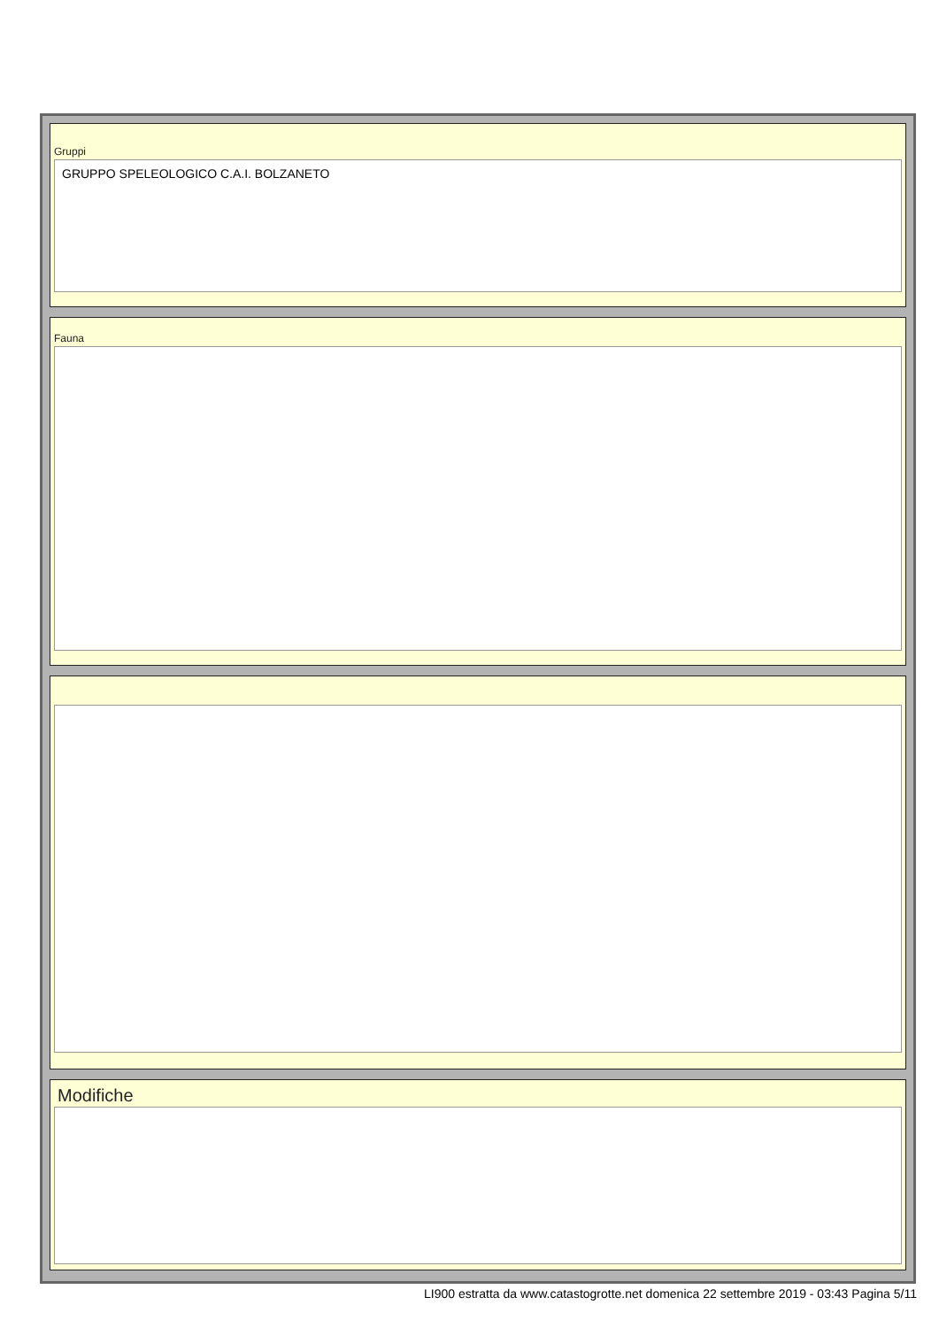Gruppi
GRUPPO SPELEOLOGICO C.A.I. BOLZANETO
Fauna
Modifiche
LI900 estratta da www.catastogrotte.net domenica 22 settembre 2019 - 03:43 Pagina 5/11